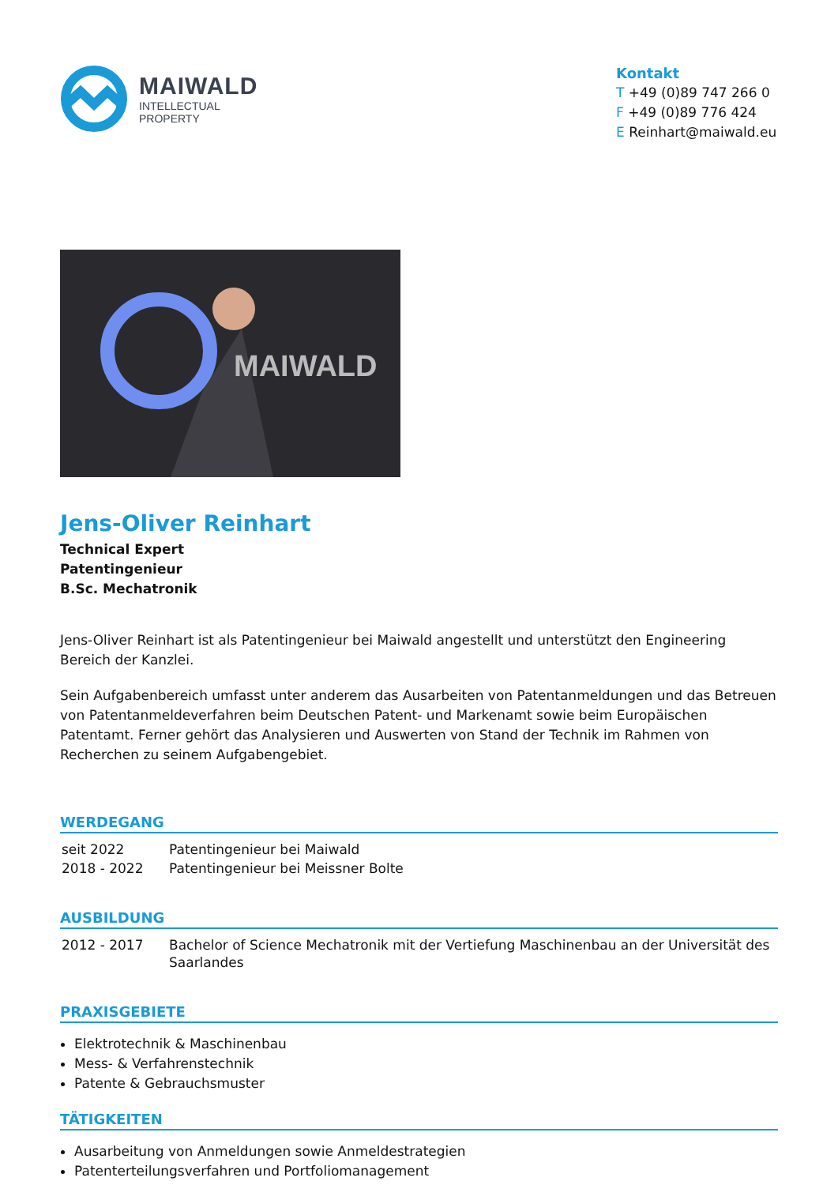MAIWALD
INTELLECTUAL
PROPERTY
Kontakt
T +49 (0)89 747 266 0
F +49 (0)89 776 424
E Reinhart@maiwald.eu
MAIWALD
Jens-Oliver Reinhart
Technical Expert
Patentingenieur
B.Sc. Mechatronik
Jens-Oliver Reinhart ist als Patentingenieur bei Maiwald angestellt und unterstützt den Engineering Bereich der Kanzlei.
Sein Aufgabenbereich umfasst unter anderem das Ausarbeiten von Patentanmeldungen und das Betreuen von Patentanmeldeverfahren beim Deutschen Patent- und Markenamt sowie beim Europäischen Patentamt. Ferner gehört das Analysieren und Auswerten von Stand der Technik im Rahmen von Recherchen zu seinem Aufgabengebiet.
WERDEGANG
| seit 2022 | Patentingenieur bei Maiwald |
| 2018 - 2022 | Patentingenieur bei Meissner Bolte |
AUSBILDUNG
| 2012 - 2017 | Bachelor of Science Mechatronik mit der Vertiefung Maschinenbau an der Universität des Saarlandes |
PRAXISGEBIETE
Elektrotechnik & Maschinenbau
Mess- & Verfahrenstechnik
Patente & Gebrauchsmuster
TÄTIGKEITEN
Ausarbeitung von Anmeldungen sowie Anmeldestrategien
Patenterteilungsverfahren und Portfoliomanagement